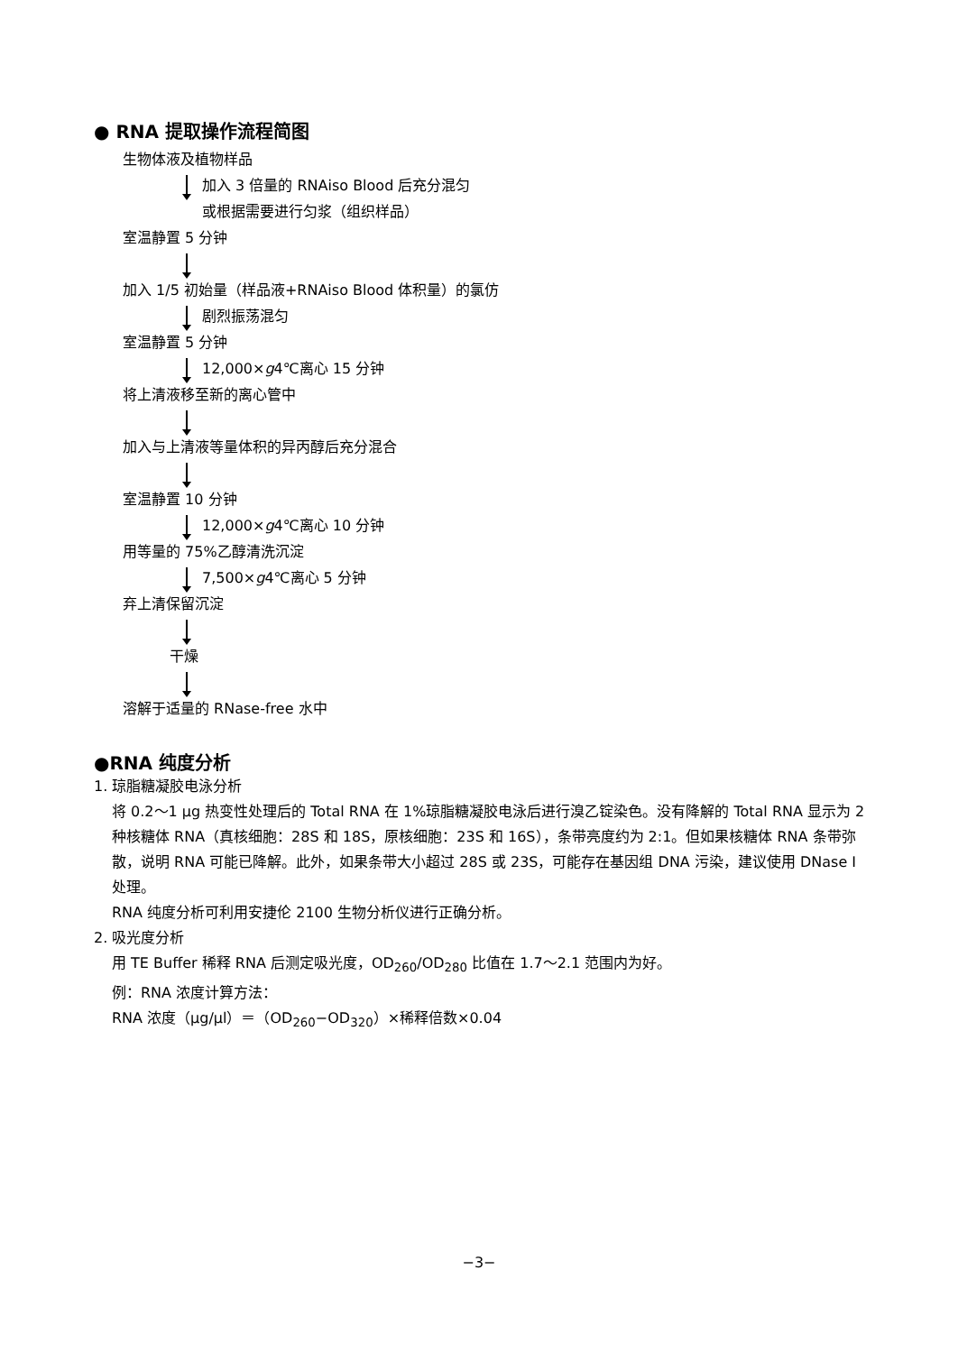● RNA 提取操作流程简图
生物体液及植物样品
加入 3 倍量的 RNAiso Blood 后充分混匀
或根据需要进行匀浆（组织样品）
室温静置 5 分钟
加入 1/5 初始量（样品液+RNAiso Blood 体积量）的氯仿
剧烈振荡混匀
室温静置 5 分钟
12,000× g 4℃离心 15 分钟
将上清液移至新的离心管中
加入与上清液等量体积的异丙醇后充分混合
室温静置 10 分钟
12,000× g 4℃离心 10 分钟
用等量的 75%乙醇清洗沉淀
7,500× g 4℃离心 5 分钟
弃上清保留沉淀
干燥
溶解于适量的 RNase-free 水中
●RNA 纯度分析
1. 琼脂糖凝胶电泳分析
将 0.2～1 μg 热变性处理后的 Total RNA 在 1%琼脂糖凝胶电泳后进行溴乙锭染色。没有降解的 Total RNA 显示为 2 种核糖体 RNA（真核细胞：28S 和 18S，原核细胞：23S 和 16S），条带亮度约为 2:1。但如果核糖体 RNA 条带弥散，说明 RNA 可能已降解。此外，如果条带大小超过 28S 或 23S，可能存在基因组 DNA 污染，建议使用 DNase I 处理。
RNA 纯度分析可利用安捷伦 2100 生物分析仪进行正确分析。
2. 吸光度分析
用 TE Buffer 稀释 RNA 后测定吸光度，OD<sub>260</sub>/OD<sub>280</sub> 比值在 1.7～2.1 范围内为好。
例：RNA 浓度计算方法：
RNA 浓度（μg/μl）＝（OD<sub>260</sub>−OD<sub>320</sub>）×稀释倍数×0.04
−3−